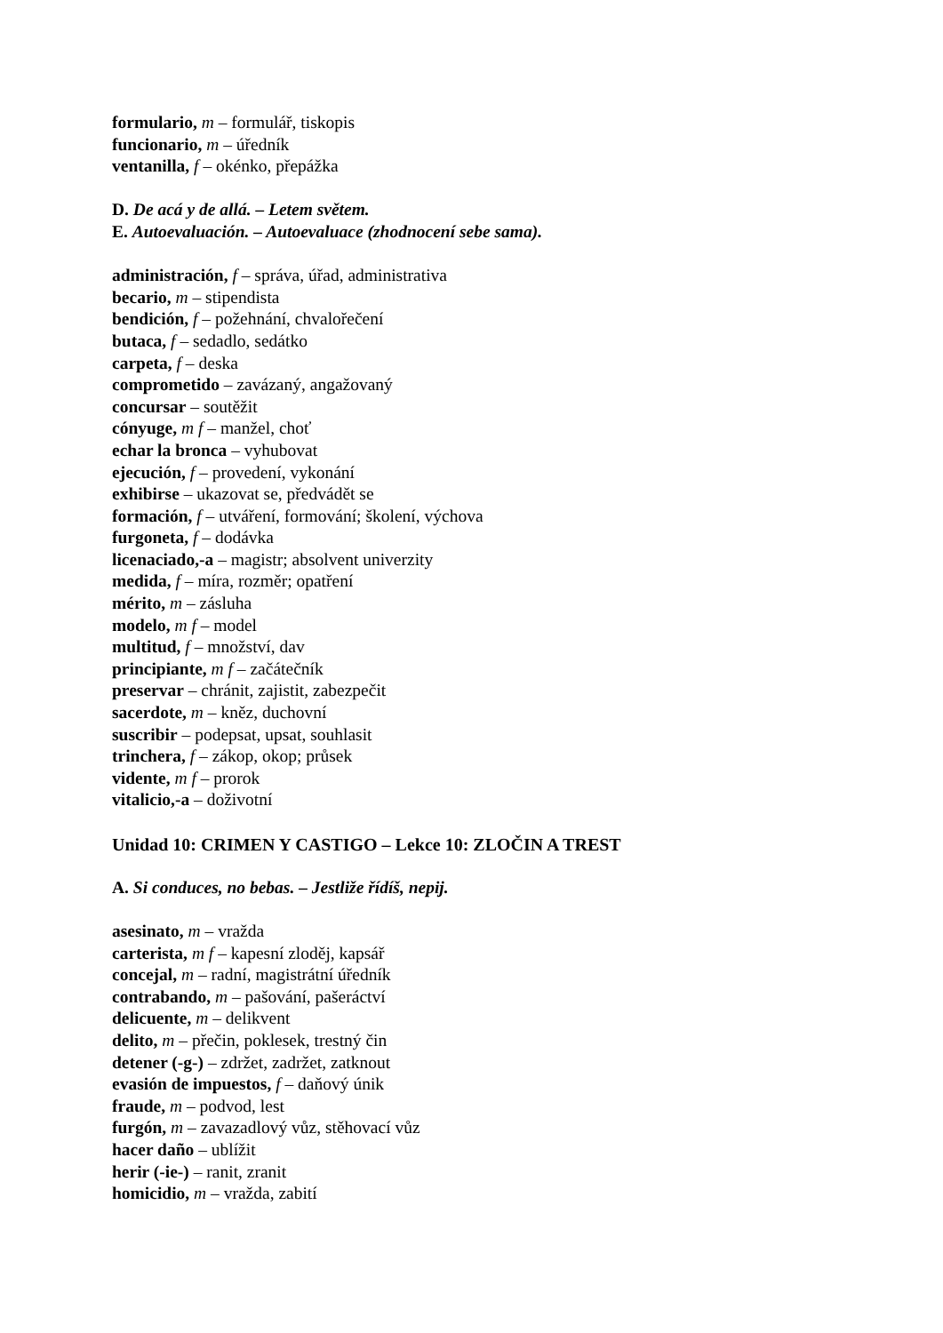formulario, m – formulář, tiskopis
funcionario, m – úředník
ventanilla, f – okénko, přepážka
D. De acá y de allá. – Letem světem.
E. Autoevaluación. – Autoevaluace (zhodnocení sebe sama).
administración, f – správa, úřad, administrativa
becario, m – stipendista
bendición, f – požehnání, chvalořečení
butaca, f – sedadlo, sedátko
carpeta, f – deska
comprometido – zavázaný, angažovaný
concursar – soutěžit
cónyuge, m f – manžel, choť
echar la bronca – vyhubovat
ejecución, f – provedení, vykonání
exhibirse – ukazovat se, předvádět se
formación, f – utváření, formování; školení, výchova
furgoneta, f – dodávka
licenaciado,-a – magistr; absolvent univerzity
medida, f – míra, rozměr; opatření
mérito, m – zásluha
modelo, m f – model
multitud, f – množství, dav
principiante, m f – začátečník
preservar – chránit, zajistit, zabezpečit
sacerdote, m – kněz, duchovní
suscribir – podepsat, upsat, souhlasit
trinchera, f – zákop, okop; průsek
vidente, m f – prorok
vitalicio,-a – doživotní
Unidad 10: CRIMEN Y CASTIGO – Lekce 10: ZLOČIN A TREST
A. Si conduces, no bebas. – Jestliže řídíš, nepij.
asesinato, m – vražda
carterista, m f – kapesní zloděj, kapsář
concejal, m – radní, magistrátní úředník
contrabando, m – pašování, pašeráctví
delicuente, m – delikvent
delito, m – přečin, poklesek, trestný čin
detener (-g-) – zdržet, zadržet, zatknout
evasión de impuestos, f – daňový únik
fraude, m – podvod, lest
furgón, m – zavazadlový vůz, stěhovací vůz
hacer daño – ublížit
herir (-ie-) – ranit, zranit
homicidio, m – vražda, zabití